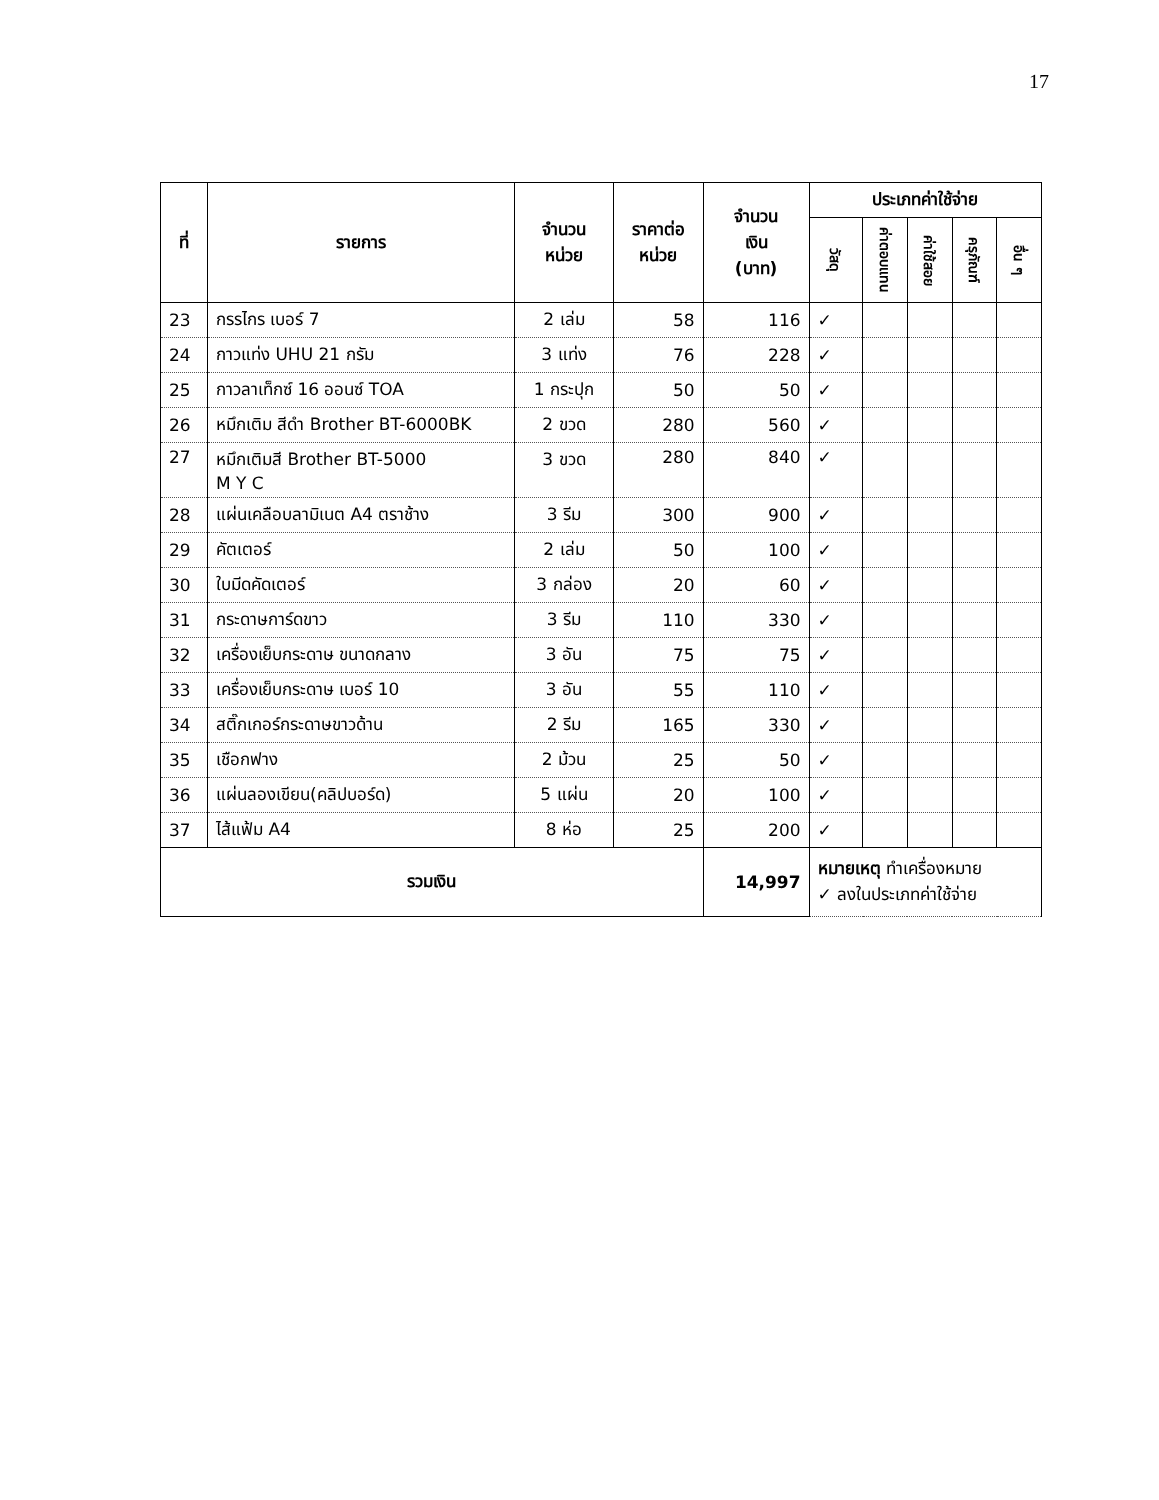17
| ที่ | รายการ | จำนวน หน่วย | ราคาต่อ หน่วย | จำนวน เงิน (บาท) | ประเภทค่าใช้จ่าย | | | | |
| --- | --- | --- | --- | --- | --- | --- | --- | --- | --- |
| | | | | | วัสดุ | ค่าตอบแทน | ค่าใช้สอย | ครุภัณฑ์ | อื่น ๆ |
| 23 | กรรไกร เบอร์ 7 | 2 เล่ม | 58 | 116 | ✓ | | | | |
| 24 | กาวแท่ง UHU 21 กรัม | 3 แท่ง | 76 | 228 | ✓ | | | | |
| 25 | กาวลาเท็กซ์ 16 ออนซ์ TOA | 1 กระปุก | 50 | 50 | ✓ | | | | |
| 26 | หมึกเติม สีดำ Brother BT-6000BK | 2 ขวด | 280 | 560 | ✓ | | | | |
| 27 | หมึกเติมสี Brother BT-5000 M Y C | 3 ขวด | 280 | 840 | ✓ | | | | |
| 28 | แผ่นเคลือบลามิเนต A4 ตราช้าง | 3 รีม | 300 | 900 | ✓ | | | | |
| 29 | คัตเตอร์ | 2 เล่ม | 50 | 100 | ✓ | | | | |
| 30 | ใบมีดคัดเตอร์ | 3 กล่อง | 20 | 60 | ✓ | | | | |
| 31 | กระดาษการ์ดขาว | 3 รีม | 110 | 330 | ✓ | | | | |
| 32 | เครื่องเย็บกระดาษ ขนาดกลาง | 3 อัน | 75 | 75 | ✓ | | | | |
| 33 | เครื่องเย็บกระดาษ เบอร์ 10 | 3 อัน | 55 | 110 | ✓ | | | | |
| 34 | สติ๊กเกอร์กระดาษขาวด้าน | 2 รีม | 165 | 330 | ✓ | | | | |
| 35 | เชือกฟาง | 2 ม้วน | 25 | 50 | ✓ | | | | |
| 36 | แผ่นลองเขียน(คลิปบอร์ด) | 5 แผ่น | 20 | 100 | ✓ | | | | |
| 37 | ไส้แฟ้ม A4 | 8 ห่อ | 25 | 200 | ✓ | | | | |
| รวมเงิน | | | | 14,997 | หมายเหตุ ทำเครื่องหมาย ✓ ลงในประเภทค่าใช้จ่าย | | | | |